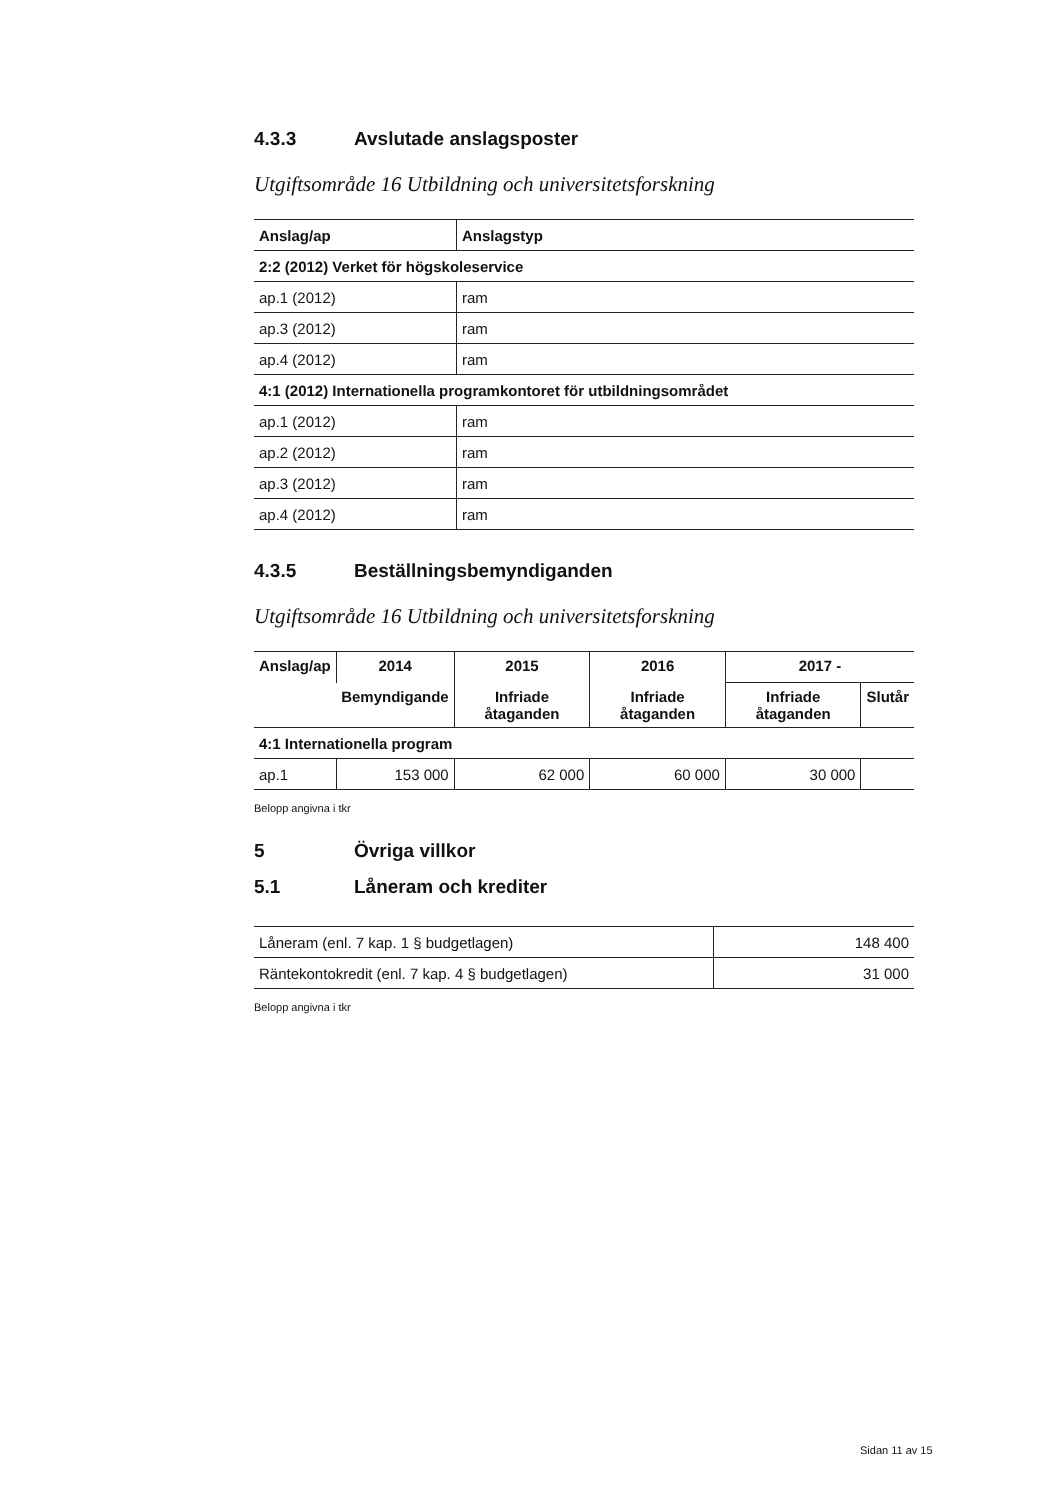4.3.3 Avslutade anslagsposter
Utgiftsområde 16 Utbildning och universitetsforskning
| Anslag/ap | Anslagstyp |
| --- | --- |
| 2:2 (2012) Verket för högskoleservice | |
| ap.1 (2012) | ram |
| ap.3 (2012) | ram |
| ap.4 (2012) | ram |
| 4:1 (2012) Internationella programkontoret för utbildningsområdet | |
| ap.1 (2012) | ram |
| ap.2 (2012) | ram |
| ap.3 (2012) | ram |
| ap.4 (2012) | ram |
4.3.5 Beställningsbemyndiganden
Utgiftsområde 16 Utbildning och universitetsforskning
| Anslag/ap | 2014 | 2015 | 2016 | 2017 - | |
| --- | --- | --- | --- | --- | --- |
| | Bemyndigande | Infriade åtaganden | Infriade åtaganden | Infriade åtaganden | Slutår |
| 4:1 Internationella program | | | | | |
| ap.1 | 153 000 | 62 000 | 60 000 | 30 000 | |
Belopp angivna i tkr
5 Övriga villkor
5.1 Låneram och krediter
| Låneram (enl. 7 kap. 1 § budgetlagen) | 148 400 |
| Räntekontokredit (enl. 7 kap. 4 § budgetlagen) | 31 000 |
Belopp angivna i tkr
Sidan 11 av 15